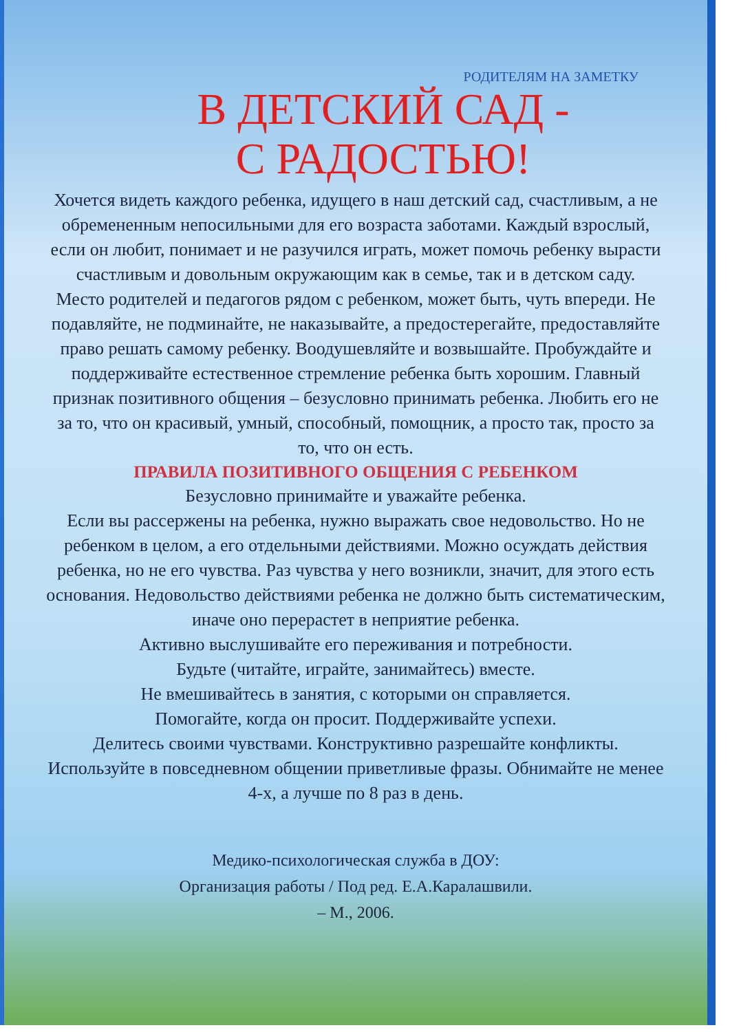РОДИТЕЛЯМ НА ЗАМЕТКУ
В ДЕТСКИЙ САД -
С РАДОСТЬЮ!
Хочется видеть каждого ребенка, идущего в наш детский сад, счастливым, а не обремененным непосильными для его возраста заботами. Каждый взрослый, если он любит, понимает и не разучился играть, может помочь ребенку вырасти счастливым и довольным окружающим как в семье, так и в детском саду.
Место родителей и педагогов рядом с ребенком, может быть, чуть впереди. Не подавляйте, не подминайте, не наказывайте, а предостерегайте, предоставляйте право решать самому ребенку. Воодушевляйте и возвышайте. Пробуждайте и поддерживайте естественное стремление ребенка быть хорошим. Главный признак позитивного общения – безусловно принимать ребенка. Любить его не за то, что он красивый, умный, способный, помощник, а просто так, просто за то, что он есть.
ПРАВИЛА ПОЗИТИВНОГО ОБЩЕНИЯ С РЕБЕНКОМ
Безусловно принимайте и уважайте ребенка.
Если вы рассержены на ребенка, нужно выражать свое недовольство. Но не ребенком в целом, а его отдельными действиями. Можно осуждать действия ребенка, но не его чувства. Раз чувства у него возникли, значит, для этого есть основания. Недовольство действиями ребенка не должно быть систематическим, иначе оно перерастет в неприятие ребенка.
Активно выслушивайте его переживания и потребности.
Будьте (читайте, играйте, занимайтесь) вместе.
Не вмешивайтесь в занятия, с которыми он справляется.
Помогайте, когда он просит. Поддерживайте успехи.
Делитесь своими чувствами. Конструктивно разрешайте конфликты. Используйте в повседневном общении приветливые фразы. Обнимайте не менее 4-х, а лучше по 8 раз в день.
Медико-психологическая служба в ДОУ:
Организация работы / Под ред. Е.А.Каралашвили.
– М., 2006.